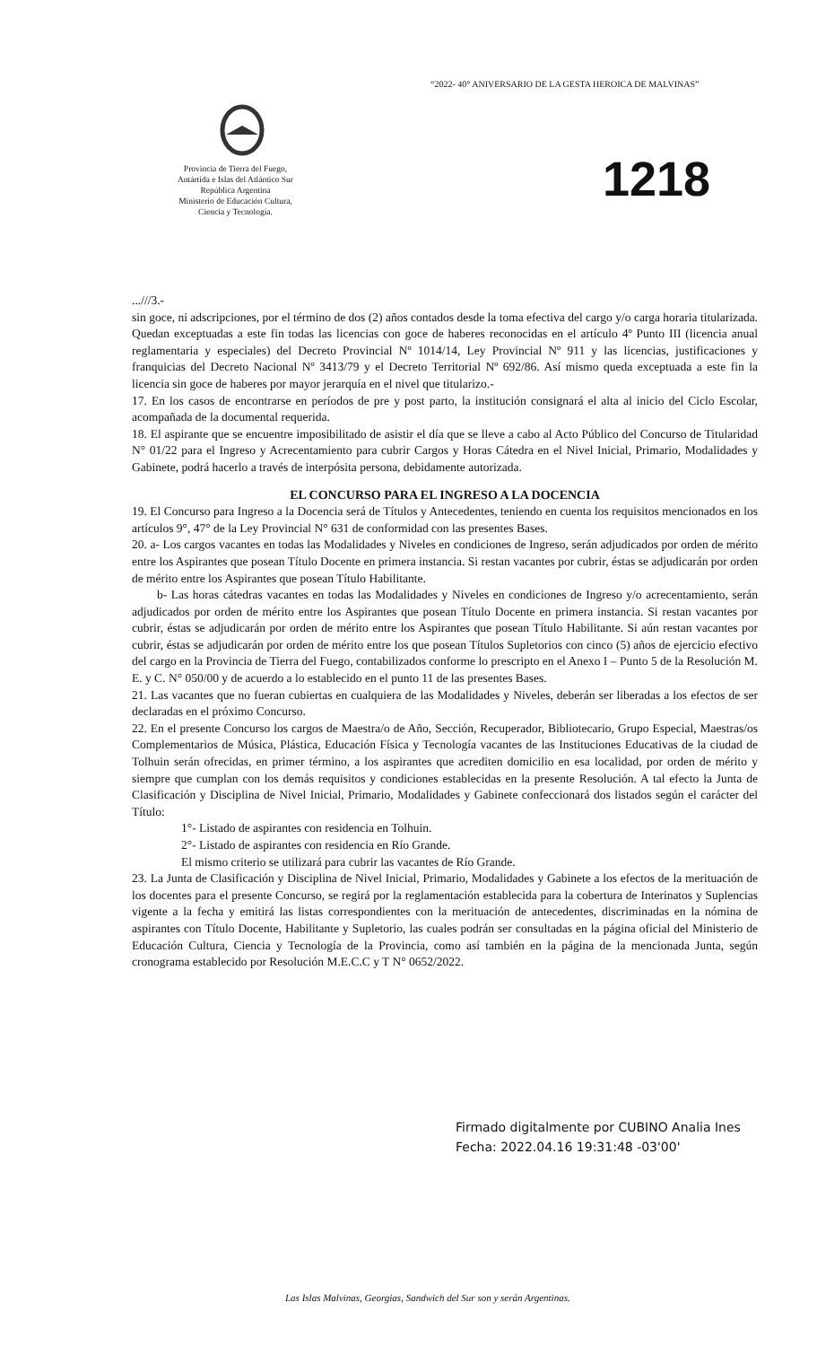“2022- 40° ANIVERSARIO DE LA GESTA HEROICA DE MALVINAS”
Provincia de Tierra del Fuego,
Antártida e Islas del Atlántico Sur
República Argentina
Ministerio de Educación Cultura,
Ciencia y Tecnología.
1218
...///3.-
sin goce, ni adscripciones, por el término de dos (2) años contados desde la toma efectiva del cargo y/o carga horaria titularizada. Quedan exceptuadas a este fin todas las licencias con goce de haberes reconocidas en el artículo 4º Punto III (licencia anual reglamentaria y especiales) del Decreto Provincial Nº 1014/14, Ley Provincial Nº 911 y las licencias, justificaciones y franquicias del Decreto Nacional Nº 3413/79 y el Decreto Territorial Nº 692/86. Así mismo queda exceptuada a este fin la licencia sin goce de haberes por mayor jerarquía en el nivel que titularizo.-
17. En los casos de encontrarse en períodos de pre y post parto, la institución consignará el alta al inicio del Ciclo Escolar, acompañada de la documental requerida.
18. El aspirante que se encuentre imposibilitado de asistir el día que se lleve a cabo al Acto Público del Concurso de Titularidad N° 01/22 para el Ingreso y Acrecentamiento para cubrir Cargos y Horas Cátedra en el Nivel Inicial, Primario, Modalidades y Gabinete, podrá hacerlo a través de interpósita persona, debidamente autorizada.
EL CONCURSO PARA EL INGRESO A LA DOCENCIA
19. El Concurso para Ingreso a la Docencia será de Títulos y Antecedentes, teniendo en cuenta los requisitos mencionados en los artículos 9°, 47° de la Ley Provincial N° 631 de conformidad con las presentes Bases.
20. a- Los cargos vacantes en todas las Modalidades y Niveles en condiciones de Ingreso, serán adjudicados por orden de mérito entre los Aspirantes que posean Título Docente en primera instancia. Si restan vacantes por cubrir, éstas se adjudicarán por orden de mérito entre los Aspirantes que posean Título Habilitante.
b- Las horas cátedras vacantes en todas las Modalidades y Niveles en condiciones de Ingreso y/o acrecentamiento, serán adjudicados por orden de mérito entre los Aspirantes que posean Título Docente en primera instancia. Si restan vacantes por cubrir, éstas se adjudicarán por orden de mérito entre los Aspirantes que posean Título Habilitante. Si aún restan vacantes por cubrir, éstas se adjudicarán por orden de mérito entre los que posean Títulos Supletorios con cinco (5) años de ejercicio efectivo del cargo en la Provincia de Tierra del Fuego, contabilizados conforme lo prescripto en el Anexo I – Punto 5 de la Resolución M. E. y C. N° 050/00 y de acuerdo a lo establecido en el punto 11 de las presentes Bases.
21. Las vacantes que no fueran cubiertas en cualquiera de las Modalidades y Niveles, deberán ser liberadas a los efectos de ser declaradas en el próximo Concurso.
22. En el presente Concurso los cargos de Maestra/o de Año, Sección, Recuperador, Bibliotecario, Grupo Especial, Maestras/os Complementarios de Música, Plástica, Educación Física y Tecnología vacantes de las Instituciones Educativas de la ciudad de Tolhuin serán ofrecidas, en primer término, a los aspirantes que acrediten domicilio en esa localidad, por orden de mérito y siempre que cumplan con los demás requisitos y condiciones establecidas en la presente Resolución. A tal efecto la Junta de Clasificación y Disciplina de Nivel Inicial, Primario, Modalidades y Gabinete confeccionará dos listados según el carácter del Título:
1°- Listado de aspirantes con residencia en Tolhuin.
2°- Listado de aspirantes con residencia en Río Grande.
El mismo criterio se utilizará para cubrir las vacantes de Río Grande.
23. La Junta de Clasificación y Disciplina de Nivel Inicial, Primario, Modalidades y Gabinete a los efectos de la merituación de los docentes para el presente Concurso, se regirá por la reglamentación establecida para la cobertura de Interinatos y Suplencias vigente a la fecha y emitirá las listas correspondientes con la merituación de antecedentes, discriminadas en la nómina de aspirantes con Título Docente, Habilitante y Supletorio, las cuales podrán ser consultadas en la página oficial del Ministerio de Educación Cultura, Ciencia y Tecnología de la Provincia, como así también en la página de la mencionada Junta, según cronograma establecido por Resolución M.E.C.C y T N° 0652/2022.
Firmado digitalmente por CUBINO Analia Ines
Fecha: 2022.04.16 19:31:48 -03'00'
Las Islas Malvinas, Georgias, Sandwich del Sur son y serán Argentinas.